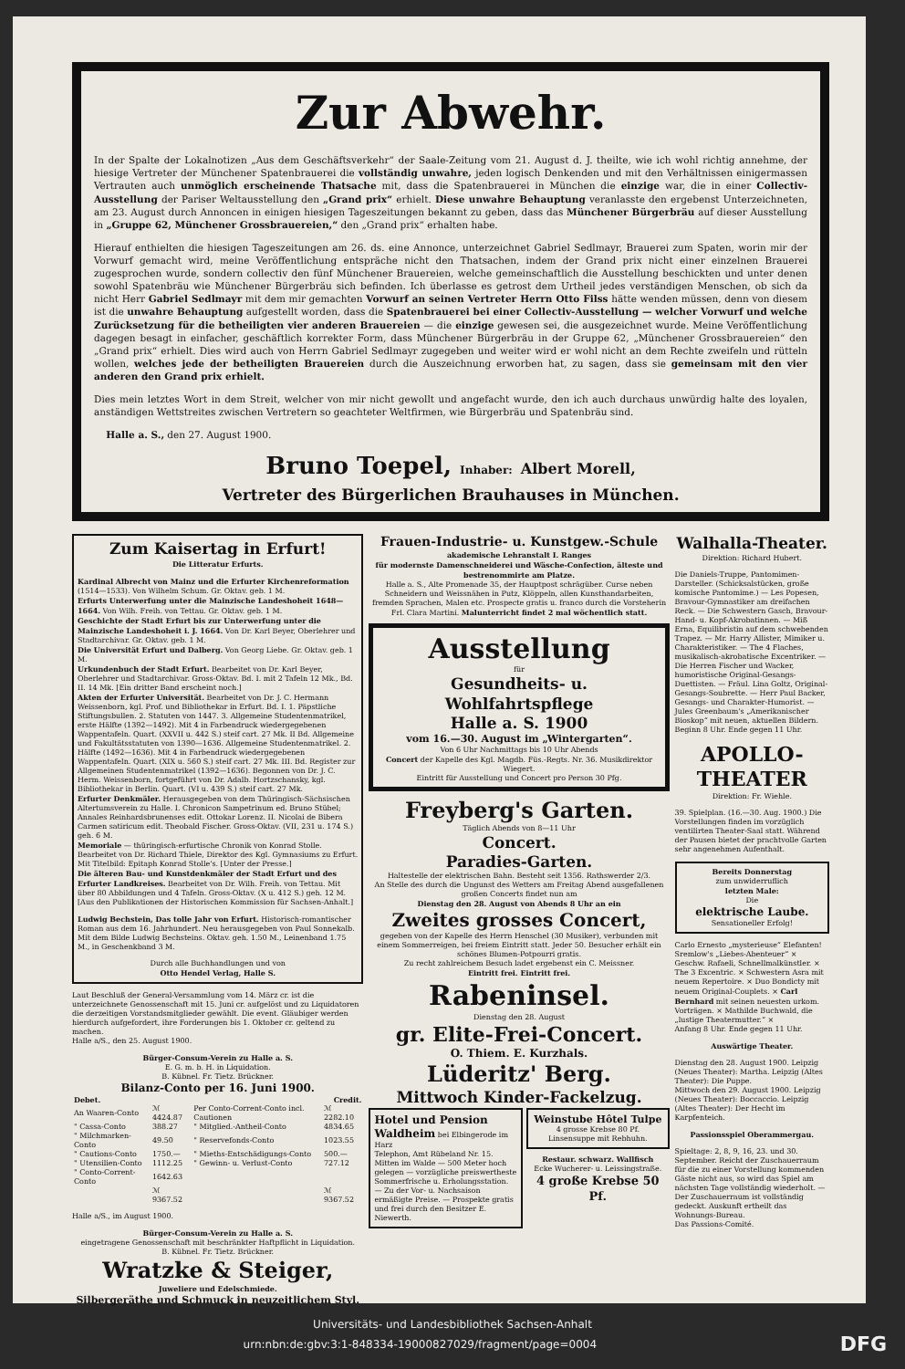Zur Abwehr.
In der Spalte der Lokalnotizen „Aus dem Geschäftsverkehr“ der Saale-Zeitung vom 21. August d. J. theilte, wie ich wohl richtig annehme, der hiesige Vertreter der Münchener Spatenbrauerei die vollständig unwahre, jeden logisch Denkenden und mit den Verhältnissen einigermassen Vertrauten auch unmöglich erscheinende Thatsache mit, dass die Spatenbrauerei in München die einzige war, die in einer Collectiv-Ausstellung der Pariser Weltausstellung den „Grand prix“ erhielt. Diese unwahre Behauptung veranlasste den ergebenst Unterzeichneten, am 23. August durch Annoncen in einigen hiesigen Tageszeitungen bekannt zu geben, dass das Münchener Bürgerbräu auf dieser Ausstellung in „Gruppe 62, Münchener Grossbrauereien,“ den „Grand prix“ erhalten habe.
Hierauf enthielten die hiesigen Tageszeitungen am 26. ds. eine Annonce, unterzeichnet Gabriel Sedlmayr, Brauerei zum Spaten, worin mir der Vorwurf gemacht wird, meine Veröffentlichung entspräche nicht den Thatsachen, indem der Grand prix nicht einer einzelnen Brauerei zugesprochen wurde, sondern collectiv den fünf Münchener Brauereien, welche gemeinschaftlich die Ausstellung beschickten und unter denen sowohl Spatenbräu wie Münchener Bürgerbräu sich befinden. Ich überlasse es getrost dem Urtheil jedes verständigen Menschen, ob sich da nicht Herr Gabriel Sedlmayr mit dem mir gemachten Vorwurf an seinen Vertreter Herrn Otto Filss hätte wenden müssen, denn von diesem ist die unwahre Behauptung aufgestellt worden, dass die Spatenbrauerei bei einer Collectiv-Ausstellung — welcher Vorwurf und welche Zurücksetzung für die betheiligten vier anderen Brauereien — die einzige gewesen sei, die ausgezeichnet wurde. Meine Veröffentlichung dagegen besagt in einfacher, geschäftlich korrekter Form, dass Münchener Bürgerbräu in der Gruppe 62, „Münchener Grossbrauereien“ den „Grand prix“ erhielt. Dies wird auch von Herrn Gabriel Sedlmayr zugegeben und weiter wird er wohl nicht an dem Rechte zweifeln und rütteln wollen, welches jede der betheiligten Brauereien durch die Auszeichnung erworben hat, zu sagen, dass sie gemeinsam mit den vier anderen den Grand prix erhielt.
Dies mein letztes Wort in dem Streit, welcher von mir nicht gewollt und angefacht wurde, den ich auch durchaus unwürdig halte des loyalen, anständigen Wettstreites zwischen Vertretern so geachteter Weltfirmen, wie Bürgerbräu und Spatenbräu sind.
Halle a. S., den 27. August 1900.
Bruno Toepel, Inhaber: Albert Morell,
Vertreter des Bürgerlichen Brauhauses in München.
Zum Kaisertag in Erfurt!
Die Litteratur Erfurts.
Kardinal Albrecht von Mainz und die Erfurter Kirchenreformation (1514—1533). Von Wilhelm Schum. Gr. Oktav. geb. 1 M.
Erfurts Unterwerfung unter die Mainzische Landeshoheit 1648—1664. Von Wilh. Freih. von Tettau. Gr. Oktav. geb. 1 M.
Geschichte der Stadt Erfurt bis zur Unterwerfung unter die Mainzische Landeshoheit i. J. 1664. Von Dr. Karl Beyer, Oberlehrer und Stadtarchivar. Gr. Oktav. geb. 1 M.
Die Universität Erfurt und Dalberg. Von Georg Liebe. Gr. Oktav. geb. 1 M.
Urkundenbuch der Stadt Erfurt. Bearbeitet von Dr. Karl Beyer, Oberlehrer und Stadtarchivar. Gross-Oktav. Bd. I. mit 2 Tafeln 12 Mk., Bd. II. 14 Mk. [Ein dritter Band erscheint noch.]
Akten der Erfurter Universität. Bearbeitet von Dr. J. C. Hermann Weissenborn, kgl. Prof. und Bibliothekar in Erfurt. Bd. I. 1. Päpstliche Stiftungsbullen. 2. Statuten von 1447. 3. Allgemeine Studentenmatrikel, erste Hälfte (1392—1492). Mit 4 in Farbendruck wiedergegebenen Wappentafeln. Quart. (XXVII u. 442 S.) steif cart. 27 Mk. II Bd. Allgemeine und Fakultätsstatuten von 1390—1636. Allgemeine Studentenmatrikel. 2. Hälfte (1492—1636). Mit 4 in Farbendruck wiedergegebenen Wappentafeln. Quart. (XIX u. 560 S.) steif cart. 27 Mk. III. Bd. Register zur Allgemeinen Studentenmatrikel (1392—1636). Begonnen von Dr. J. C. Herm. Weissenborn, fortgeführt von Dr. Adalb. Hortzschansky, kgl. Bibliothekar in Berlin. Quart. (VI u. 439 S.) steif cart. 27 Mk.
Erfurter Denkmäler. Herausgegeben von dem Thüringisch-Sächsischen Altertumsverein zu Halle. I. Chronicon Sampetrinum ed. Bruno Stübel; Annales Reinhardsbrunenses edit. Ottokar Lorenz. II. Nicolai de Bibera Carmen satiricum edit. Theobald Fischer. Gross-Oktav. (VII, 231 u. 174 S.) geh. 6 M.
Memoriale — thüringisch-erfurtische Chronik von Konrad Stolle. Bearbeitet von Dr. Richard Thiele, Direktor des Kgl. Gymnasiums zu Erfurt. Mit Titelbild: Epitaph Konrad Stolle's. [Unter der Presse.]
Die älteren Bau- und Kunstdenkmäler der Stadt Erfurt und des Erfurter Landkreises. Bearbeitet von Dr. Wilh. Freih. von Tettau. Mit über 80 Abbildungen und 4 Tafeln. Gross-Oktav. (X u. 412 S.) geh. 12 M.
[Aus den Publikationen der Historischen Kommission für Sachsen-Anhalt.]
Ludwig Bechstein, Das tolle Jahr von Erfurt. Historisch-romantischer Roman aus dem 16. Jahrhundert. Neu herausgegeben von Paul Sonnekalb. Mit dem Bilde Ludwig Bechsteins. Oktav. geh. 1.50 M., Leinenband 1.75 M., in Geschenkband 3 M.
Durch alle Buchhandlungen und von
Otto Hendel Verlag, Halle S.
Laut Beschluß der General-Versammlung vom 14. März cr. ist die unterzeichnete Genossenschaft mit 15. Juni cr. aufgelöst und zu Liquidatoren die derzeitigen Vorstandsmitglieder gewählt. Die event. Gläubiger werden hierdurch aufgefordert, ihre Forderungen bis 1. Oktober cr. geltend zu machen.
Halle a/S., den 25. August 1900.
Bürger-Consum-Verein zu Halle a. S.
E. G. m. b. H. in Liquidation.
B. Kübnel. Fr. Tietz. Brückner.
Bilanz-Conto per 16. Juni 1900.
| Debet. | | | Credit. |
| --- | --- | --- | --- |
| An Waaren-Conto | ℳ 4424.87 | Per Conto-Corrent-Conto incl. Cautionen | ℳ 2282.10 |
| " Cassa-Conto | 388.27 | " Mitglied.-Antheil-Conto | 4834.65 |
| " Milchmarken-Conto | 49.50 | " Reservefonds-Conto | 1023.55 |
| " Cautions-Conto | 1750.— | " Mieths-Entschädigungs-Conto | 500.— |
| " Utensilien-Conto | 1112.25 | " Gewinn- u. Verlust-Conto | 727.12 |
| " Conto-Corrent-Conto | 1642.63 | | |
| | ℳ 9367.52 | | ℳ 9367.52 |
Halle a/S., im August 1900.
Bürger-Consum-Verein zu Halle a. S.
eingetragene Genossenschaft mit beschränkter Haftpflicht in Liquidation.
B. Kübnel. Fr. Tietz. Brückner.
Wratzke & Steiger,
Juweliere und Edelschmiede.
Silbergeräthe und Schmuck in neuzeitlichem Styl.
Frauen-Industrie- u. Kunstgew.-Schule
akademische Lehranstalt I. Ranges
für modernste Damenschneiderei und Wäsche-Confection, älteste und bestrenommirte am Platze.
Halle a. S., Alte Promenade 35, der Hauptpost schrägüber. Curse neben Schneidern und Weissnähen in Putz, Klöppeln, allen Kunsthandarbeiten, fremden Sprachen, Malen etc. Prospecte gratis u. franco durch die Vorsteherin Frl. Clara Martini. Malunterricht findet 2 mal wöchentlich statt.
Ausstellung
für
Gesundheits- u. Wohlfahrtspflege
Halle a. S. 1900
vom 16.—30. August im „Wintergarten“.
Von 6 Uhr Nachmittags bis 10 Uhr Abends
Concert der Kapelle des Kgl. Magdb. Füs.-Regts. Nr. 36. Musikdirektor Wiegert.
Eintritt für Ausstellung und Concert pro Person 30 Pfg.
Freyberg's Garten.
Täglich Abends von 8—11 Uhr
Concert.
Paradies-Garten.
Haltestelle der elektrischen Bahn. Besteht seit 1356. Rathswerder 2/3.
An Stelle des durch die Ungunst des Wetters am Freitag Abend ausgefallenen großen Concerts findet nun am
Dienstag den 28. August von Abends 8 Uhr an ein
Zweites grosses Concert,
gegeben von der Kapelle des Herrn Henschel (30 Musiker), verbunden mit einem Sommerreigen, bei freiem Eintritt statt. Jeder 50. Besucher erhält ein schönes Blumen-Potpourri gratis.
Zu recht zahlreichem Besuch ladet ergebenst ein C. Meissner.
Eintritt frei. Eintritt frei.
Rabeninsel.
Dienstag den 28. August
gr. Elite-Frei-Concert.
O. Thiem. E. Kurzhals.
Lüderitz' Berg.
Mittwoch Kinder-Fackelzug.
Hotel und Pension Waldheim bei Elbingerode im Harz
Telephon, Amt Rübeland Nr. 15. Mitten im Walde — 500 Meter hoch gelegen — vorzügliche preiswertheste Sommerfrische u. Erholungsstation. — Zu der Vor- u. Nachsaison ermäßigte Preise. — Prospekte gratis und frei durch den Besitzer E. Niewerth.
Weinstube Hôtel Tulpe
4 grosse Krebse 80 Pf.
Linsensuppe mit Rebhuhn.
Restaur. schwarz. Wallfisch
Ecke Wucherer- u. Leissingstraße.
4 große Krebse 50 Pf.
Walhalla-Theater.
Direktion: Richard Hubert.
Die Daniels-Truppe, Pantomimen-Darsteller. (Schicksalstücken, große komische Pantomime.) — Les Popesen, Bravour-Gymnastiker am dreifachen Reck. — Die Schwestern Gasch, Bravour-Hand- u. Kopf-Akrobatinnen. — Miß Erna, Equilibristin auf dem schwebenden Trapez. — Mr. Harry Allister, Mimiker u. Charakteristiker. — The 4 Flaches, musikalisch-akrobatische Excentriker. — Die Herren Fischer und Wacker, humoristische Original-Gesangs-Duettisten. — Fräul. Lina Goltz, Original-Gesangs-Soubrette. — Herr Paul Backer, Gesangs- und Charakter-Humorist. — Jules Greenbaum's „Amerikanischer Bioskop“ mit neuen, aktuellen Bildern.
Beginn 8 Uhr. Ende gegen 11 Uhr.
APOLLO-THEATER
Direktion: Fr. Wiehle.
39. Spielplan. (16.—30. Aug. 1900.) Die Vorstellungen finden im vorzüglich ventilirten Theater-Saal statt. Während der Pausen bietet der prachtvolle Garten sehr angenehmen Aufenthalt.
Bereits Donnerstag
zum unwiderruflich
letzten Male:
Die
elektrische Laube.
Sensationeller Erfolg!
Carlo Ernesto „mysterieuse“ Elefanten! Sremlow's „Liebes-Abenteuer“ × Geschw. Rafaeli, Schnellmalkünstler. × The 3 Excentric. × Schwestern Asra mit neuem Repertoire. × Duo Bondicty mit neuem Original-Couplets. × Carl Bernhard mit seinen neuesten urkom. Vorträgen. × Mathilde Buchwald, die „lustige Theatermutter.“ ×
Anfang 8 Uhr. Ende gegen 11 Uhr.
Auswärtige Theater.
Dienstag den 28. August 1900. Leipzig (Neues Theater): Martha. Leipzig (Altes Theater): Die Puppe.
Mittwoch den 29. August 1900. Leipzig (Neues Theater): Boccaccio. Leipzig (Altes Theater): Der Hecht im Karpfenteich.
Passionsspiel Oberammergau.
Spieltage: 2, 8, 9, 16, 23. und 30. September. Reicht der Zuschauerraum für die zu einer Vorstellung kommenden Gäste nicht aus, so wird das Spiel am nächsten Tage vollständig wiederholt. — Der Zuschauerraum ist vollständig gedeckt. Auskunft ertheilt das Wohnungs-Bureau.
Das Passions-Comité.
Universitäts- und Landesbibliothek Sachsen-Anhalt
urn:nbn:de:gbv:3:1-848334-19000827029/fragment/page=0004 DFG